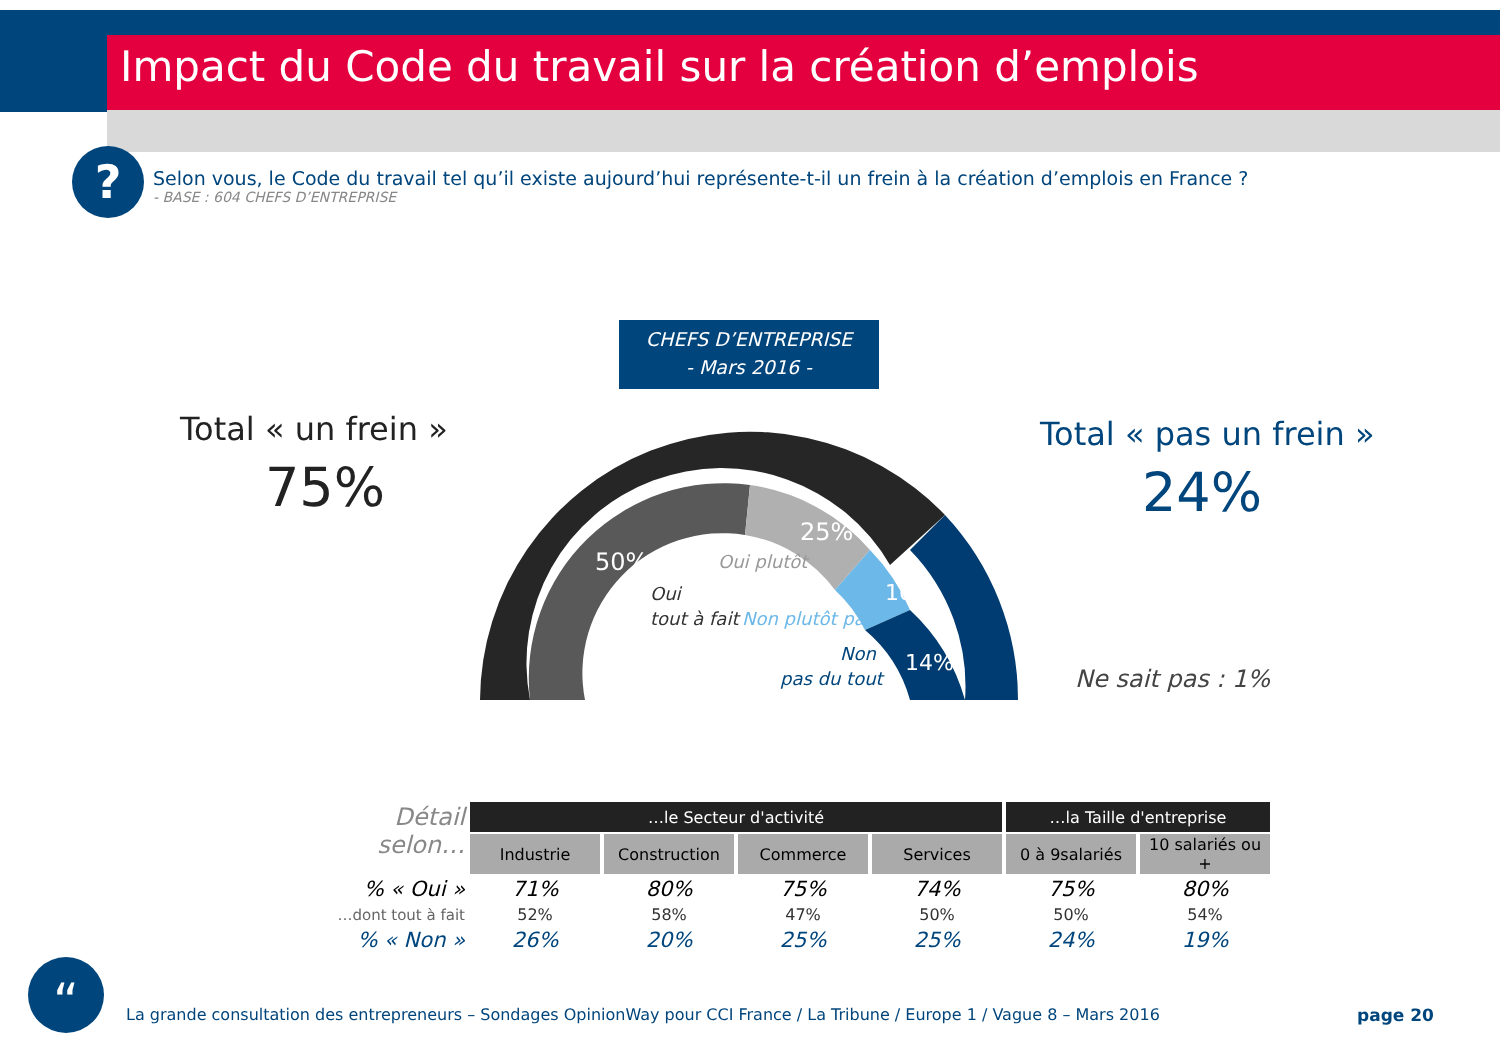Impact du Code du travail sur la création d’emplois
?
Selon vous, le Code du travail tel qu’il existe aujourd’hui représente-t-il un frein à la création d’emplois en France ?
- BASE : 604 CHEFS D’ENTREPRISE
CHEFS D’ENTREPRISE
- Mars 2016 -
Total « un frein »
75%
Total « pas un frein »
24%
50%
25%
10%
14%
Oui
tout à fait
Oui plutôt
Non plutôt pas
Non
pas du tout
Ne sait pas : 1%
| Détail selon… | …le Secteur d'activité | | | | …la Taille d'entreprise | |
| --- | --- | --- | --- | --- | --- | --- |
| | Industrie | Construction | Commerce | Services | 0 à 9salariés | 10 salariés ou + |
| % « Oui » | 71% | 80% | 75% | 74% | 75% | 80% |
| …dont tout à fait | 52% | 58% | 47% | 50% | 50% | 54% |
| % « Non » | 26% | 20% | 25% | 25% | 24% | 19% |
“
La grande consultation des entrepreneurs – Sondages OpinionWay pour CCI France / La Tribune / Europe 1 / Vague 8 – Mars 2016
page 20